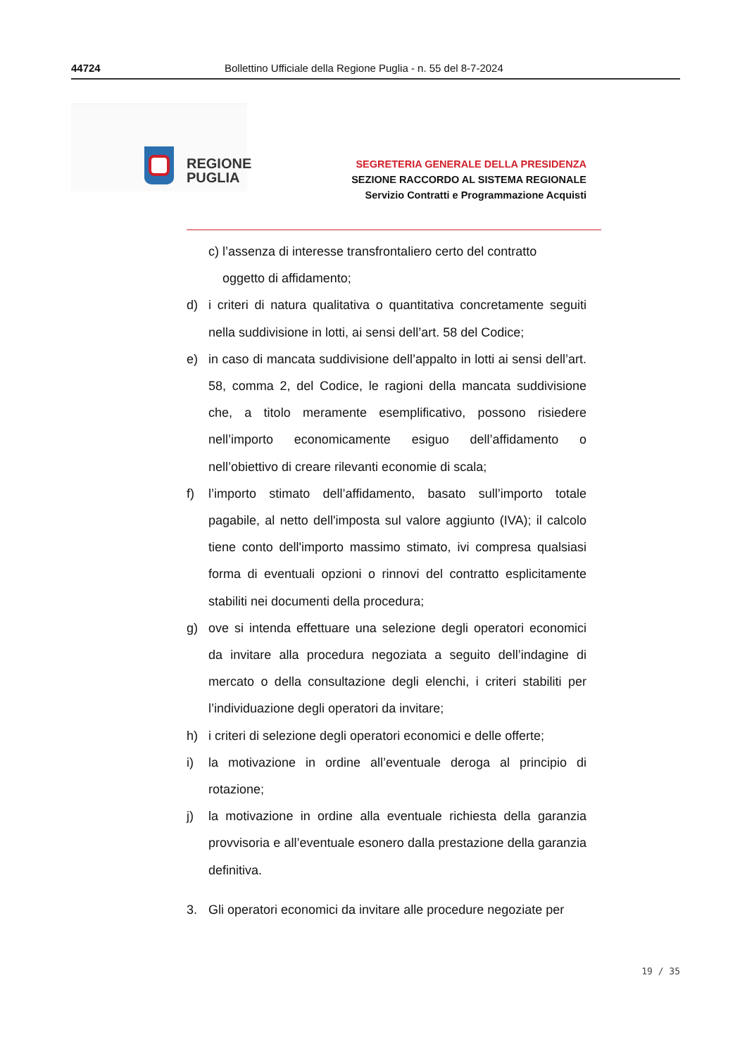44724 Bollettino Ufficiale della Regione Puglia - n. 55 del 8-7-2024
REGIONE
PUGLIA
SEGRETERIA GENERALE DELLA PRESIDENZA
SEZIONE RACCORDO AL SISTEMA REGIONALE
Servizio Contratti e Programmazione Acquisti
c) l’assenza di interesse transfrontaliero certo del contratto
oggetto di affidamento;
d) i criteri di natura qualitativa o quantitativa concretamente seguiti nella suddivisione in lotti, ai sensi dell’art. 58 del Codice;
e) in caso di mancata suddivisione dell’appalto in lotti ai sensi dell’art. 58, comma 2, del Codice, le ragioni della mancata suddivisione che, a titolo meramente esemplificativo, possono risiedere nell’importo economicamente esiguo dell’affidamento o nell’obiettivo di creare rilevanti economie di scala;
f) l’importo stimato dell’affidamento, basato sull’importo totale pagabile, al netto dell'imposta sul valore aggiunto (IVA); il calcolo tiene conto dell'importo massimo stimato, ivi compresa qualsiasi forma di eventuali opzioni o rinnovi del contratto esplicitamente stabiliti nei documenti della procedura;
g) ove si intenda effettuare una selezione degli operatori economici da invitare alla procedura negoziata a seguito dell’indagine di mercato o della consultazione degli elenchi, i criteri stabiliti per l’individuazione degli operatori da invitare;
h) i criteri di selezione degli operatori economici e delle offerte;
i) la motivazione in ordine all’eventuale deroga al principio di rotazione;
j) la motivazione in ordine alla eventuale richiesta della garanzia provvisoria e all’eventuale esonero dalla prestazione della garanzia definitiva.
3. Gli operatori economici da invitare alle procedure negoziate per
19 / 35